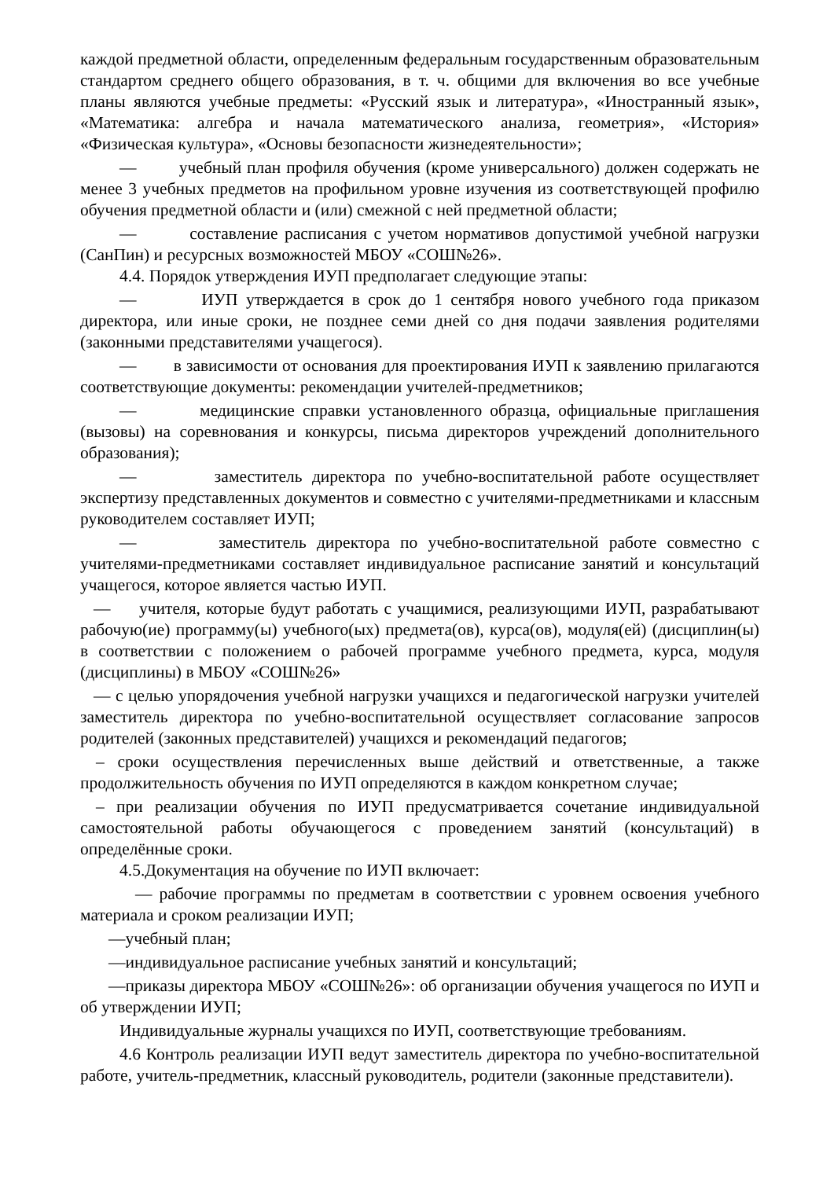каждой предметной области, определенным федеральным государственным образовательным стандартом среднего общего образования, в т. ч. общими для включения во все учебные планы являются учебные предметы: «Русский язык и литература», «Иностранный язык», «Математика: алгебра и начала математического анализа, геометрия», «История» «Физическая культура», «Основы безопасности жизнедеятельности»;
— учебный план профиля обучения (кроме универсального) должен содержать не менее 3 учебных предметов на профильном уровне изучения из соответствующей профилю обучения предметной области и (или) смежной с ней предметной области;
— составление расписания с учетом нормативов допустимой учебной нагрузки (СанПин) и ресурсных возможностей МБОУ «СОШ№26».
4.4. Порядок утверждения ИУП предполагает следующие этапы:
— ИУП утверждается в срок до 1 сентября нового учебного года приказом директора, или иные сроки, не позднее семи дней со дня подачи заявления родителями (законными представителями учащегося).
— в зависимости от основания для проектирования ИУП к заявлению прилагаются соответствующие документы: рекомендации учителей-предметников;
— медицинские справки установленного образца, официальные приглашения (вызовы) на соревнования и конкурсы, письма директоров учреждений дополнительного образования);
— заместитель директора по учебно-воспитательной работе осуществляет экспертизу представленных документов и совместно с учителями-предметниками и классным руководителем составляет ИУП;
— заместитель директора по учебно-воспитательной работе совместно с учителями-предметниками составляет индивидуальное расписание занятий и консультаций учащегося, которое является частью ИУП.
— учителя, которые будут работать с учащимися, реализующими ИУП, разрабатывают рабочую(ие) программу(ы) учебного(ых) предмета(ов), курса(ов), модуля(ей) (дисциплин(ы) в соответствии с положением о рабочей программе учебного предмета, курса, модуля (дисциплины) в МБОУ «СОШ№26»
— с целью упорядочения учебной нагрузки учащихся и педагогической нагрузки учителей заместитель директора по учебно-воспитательной осуществляет согласование запросов родителей (законных представителей) учащихся и рекомендаций педагогов;
– сроки осуществления перечисленных выше действий и ответственные, а также продолжительность обучения по ИУП определяются в каждом конкретном случае;
– при реализации обучения по ИУП предусматривается сочетание индивидуальной самостоятельной работы обучающегося с проведением занятий (консультаций) в определённые сроки.
4.5.Документация на обучение по ИУП включает:
— рабочие программы по предметам в соответствии с уровнем освоения учебного материала и сроком реализации ИУП;
—учебный план;
—индивидуальное расписание учебных занятий и консультаций;
—приказы директора МБОУ «СОШ№26»: об организации обучения учащегося по ИУП и об утверждении ИУП;
Индивидуальные журналы учащихся по ИУП, соответствующие требованиям.
4.6 Контроль реализации ИУП ведут заместитель директора по учебно-воспитательной работе, учитель-предметник, классный руководитель, родители (законные представители).